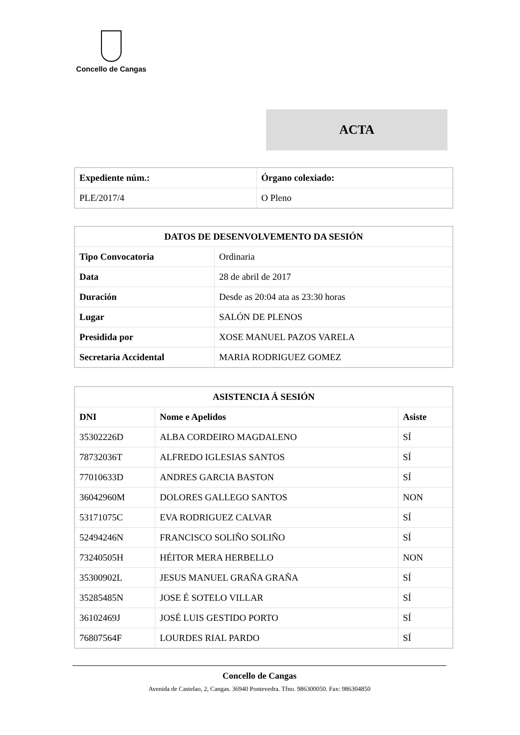Concello de Cangas
ACTA
| Expediente núm.: | Órgano colexiado: |
| --- | --- |
| PLE/2017/4 | O Pleno |
| DATOS DE DESENVOLVEMENTO DA SESIÓN | |
| --- | --- |
| Tipo Convocatoria | Ordinaria |
| Data | 28 de abril de 2017 |
| Duración | Desde as 20:04 ata as 23:30 horas |
| Lugar | SALÓN DE PLENOS |
| Presidida por | XOSE MANUEL PAZOS VARELA |
| Secretaria Accidental | MARIA RODRIGUEZ GOMEZ |
| ASISTENCIA Á SESIÓN | | |
| --- | --- | --- |
| DNI | Nome e Apelidos | Asiste |
| 35302226D | ALBA CORDEIRO MAGDALENO | SÍ |
| 78732036T | ALFREDO IGLESIAS SANTOS | SÍ |
| 77010633D | ANDRES GARCIA BASTON | SÍ |
| 36042960M | DOLORES GALLEGO SANTOS | NON |
| 53171075C | EVA RODRIGUEZ CALVAR | SÍ |
| 52494246N | FRANCISCO SOLIÑO SOLIÑO | SÍ |
| 73240505H | HÉITOR MERA HERBELLO | NON |
| 35300902L | JESUS MANUEL GRAÑA GRAÑA | SÍ |
| 35285485N | JOSE É SOTELO VILLAR | SÍ |
| 36102469J | JOSÉ LUIS GESTIDO PORTO | SÍ |
| 76807564F | LOURDES RIAL PARDO | SÍ |
Concello de Cangas
Avenida de Castelao, 2, Cangas. 36940 Pontevedra. Tfno. 986300050. Fax: 986304850